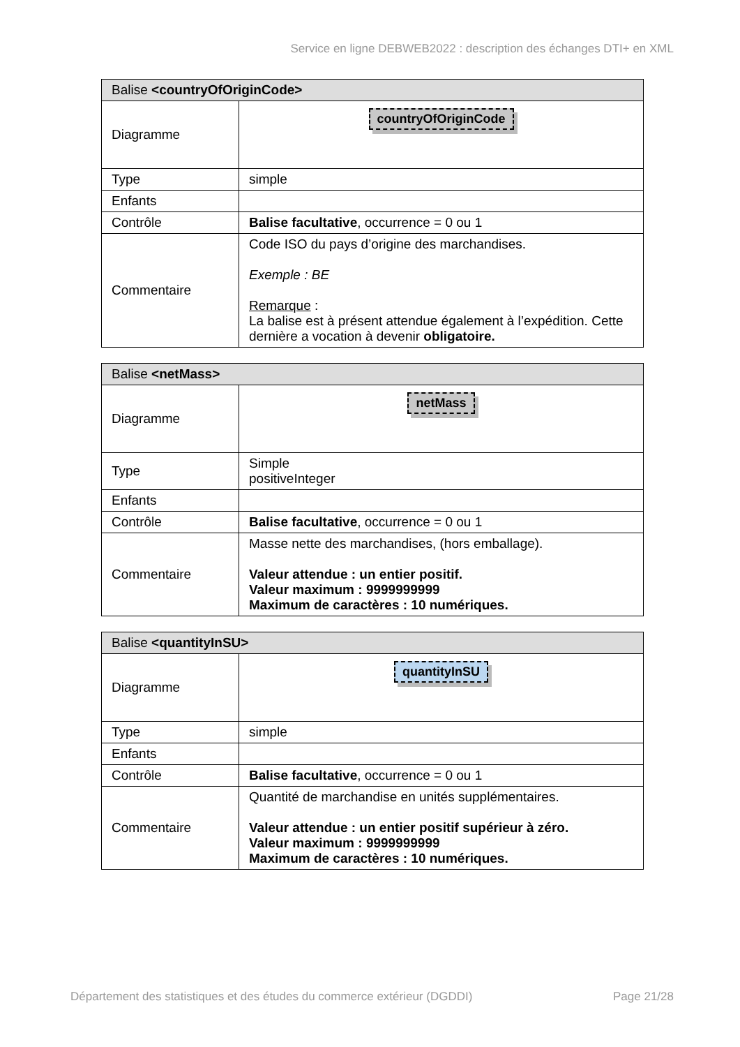Service en ligne DEBWEB2022 : description des échanges DTI+ en XML
| Balise <countryOfOriginCode> | |
| --- | --- |
| Diagramme | countryOfOriginCode |
| Type | simple |
| Enfants | |
| Contrôle | Balise facultative , occurrence = 0 ou 1 |
| Commentaire | Code ISO du pays d’origine des marchandises. Exemple : BE Remarque : La balise est à présent attendue également à l’expédition. Cette dernière a vocation à devenir obligatoire. |
| Balise <netMass> | |
| --- | --- |
| Diagramme | netMass |
| Type | Simple positiveInteger |
| Enfants | |
| Contrôle | Balise facultative , occurrence = 0 ou 1 |
| Commentaire | Masse nette des marchandises, (hors emballage). Valeur attendue : un entier positif. Valeur maximum : 9999999999 Maximum de caractères : 10 numériques. |
| Balise <quantityInSU> | |
| --- | --- |
| Diagramme | quantityInSU |
| Type | simple |
| Enfants | |
| Contrôle | Balise facultative , occurrence = 0 ou 1 |
| Commentaire | Quantité de marchandise en unités supplémentaires. Valeur attendue : un entier positif supérieur à zéro. Valeur maximum : 9999999999 Maximum de caractères : 10 numériques. |
Département des statistiques et des études du commerce extérieur (DGDDI) Page 21/28